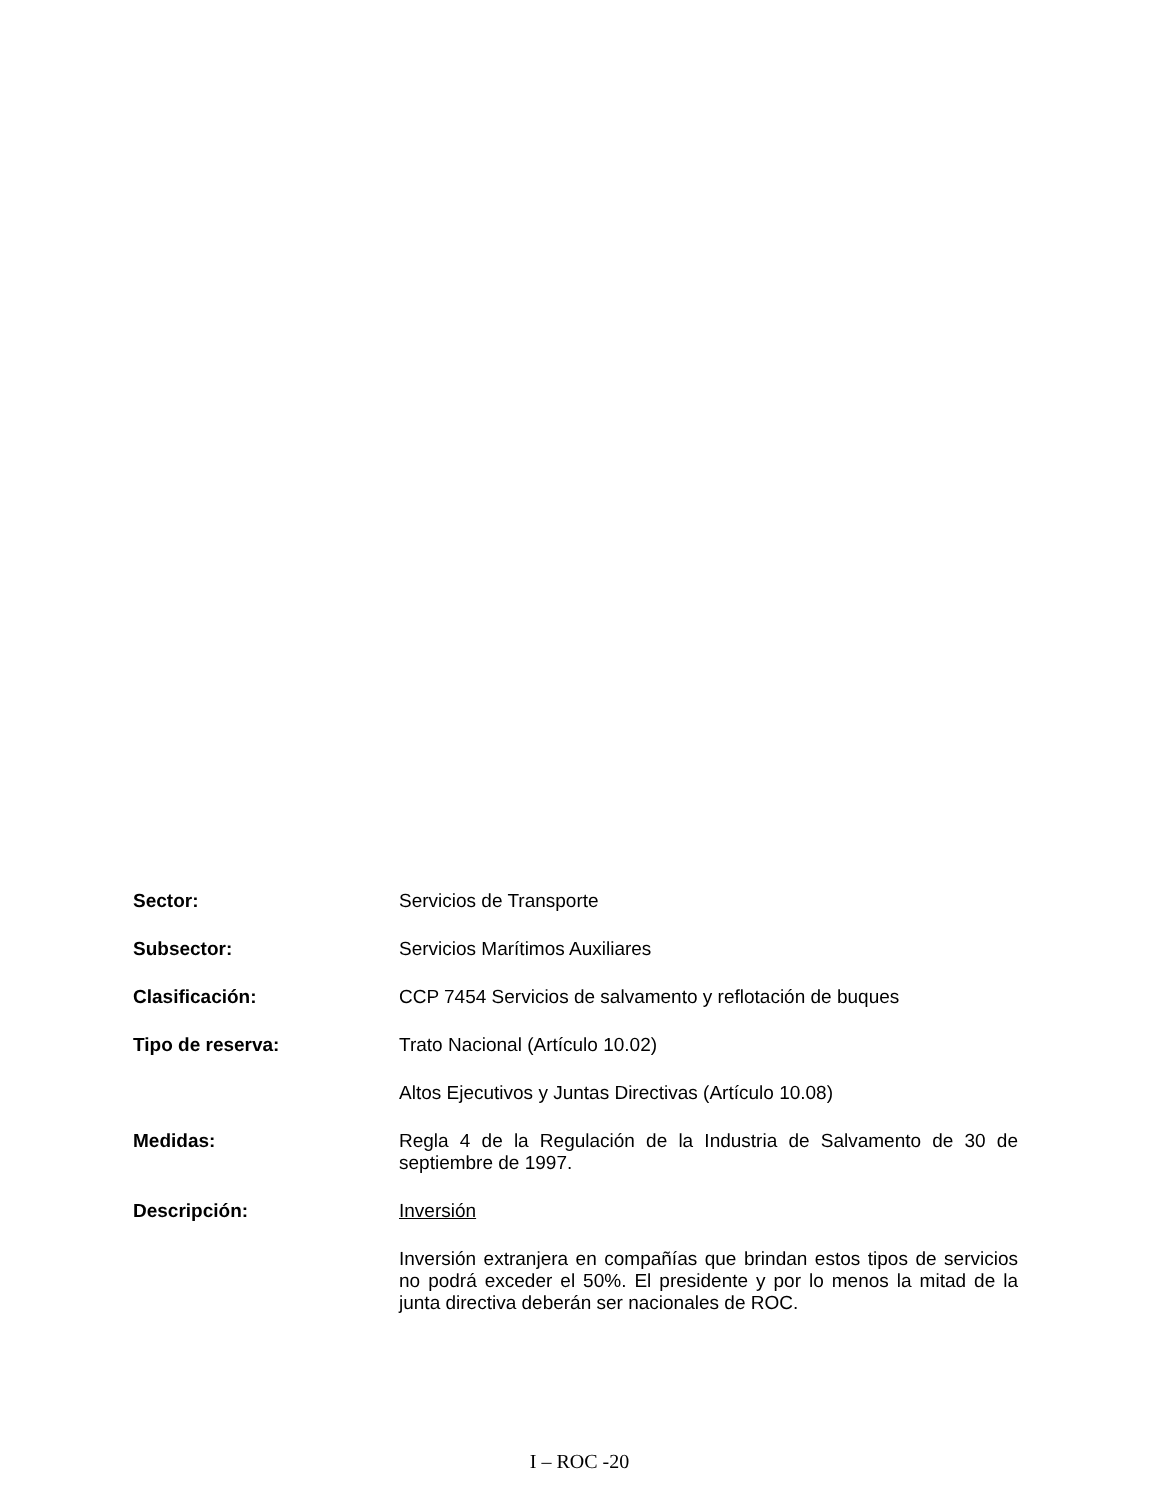Sector: Servicios de Transporte
Subsector: Servicios Marítimos Auxiliares
Clasificación: CCP 7454 Servicios de salvamento y reflotación de buques
Tipo de reserva: Trato Nacional (Artículo 10.02)
Altos Ejecutivos y Juntas Directivas (Artículo 10.08)
Medidas: Regla 4 de la Regulación de la Industria de Salvamento de 30 de septiembre de 1997.
Descripción: Inversión
Inversión extranjera en compañías que brindan estos tipos de servicios no podrá exceder el 50%. El presidente y por lo menos la mitad de la junta directiva deberán ser nacionales de ROC.
I – ROC -20